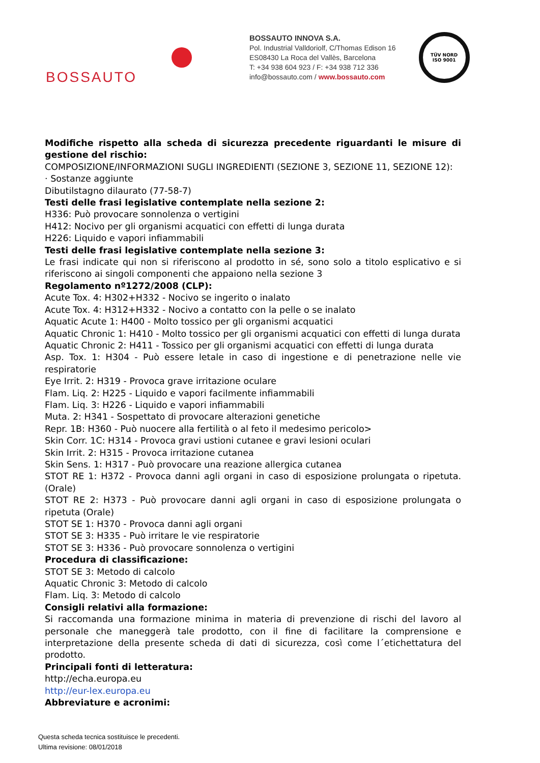BOSSAUTO
BOSSAUTO INNOVA S.A.
Pol. Industrial Valldoriolf, C/Thomas Edison 16
ES08430 La Roca del Vallès, Barcelona
T: +34 938 604 923 / F: +34 938 712 336
info@bossauto.com / www.bossauto.com
TÜV NORD
ISO 9001
Modifiche rispetto alla scheda di sicurezza precedente riguardanti le misure di gestione del rischio:
COMPOSIZIONE/INFORMAZIONI SUGLI INGREDIENTI (SEZIONE 3, SEZIONE 11, SEZIONE 12):
· Sostanze aggiunte
Dibutilstagno dilaurato (77-58-7)
Testi delle frasi legislative contemplate nella sezione 2:
H336: Può provocare sonnolenza o vertigini
H412: Nocivo per gli organismi acquatici con effetti di lunga durata
H226: Liquido e vapori infiammabili
Testi delle frasi legislative contemplate nella sezione 3:
Le frasi indicate qui non si riferiscono al prodotto in sé, sono solo a titolo esplicativo e si riferiscono ai singoli componenti che appaiono nella sezione 3
Regolamento nº1272/2008 (CLP):
Acute Tox. 4: H302+H332 - Nocivo se ingerito o inalato
Acute Tox. 4: H312+H332 - Nocivo a contatto con la pelle o se inalato
Aquatic Acute 1: H400 - Molto tossico per gli organismi acquatici
Aquatic Chronic 1: H410 - Molto tossico per gli organismi acquatici con effetti di lunga durata
Aquatic Chronic 2: H411 - Tossico per gli organismi acquatici con effetti di lunga durata
Asp. Tox. 1: H304 - Può essere letale in caso di ingestione e di penetrazione nelle vie respiratorie
Eye Irrit. 2: H319 - Provoca grave irritazione oculare
Flam. Liq. 2: H225 - Liquido e vapori facilmente infiammabili
Flam. Liq. 3: H226 - Liquido e vapori infiammabili
Muta. 2: H341 - Sospettato di provocare alterazioni genetiche
Repr. 1B: H360 - Può nuocere alla fertilità o al feto il medesimo pericolo>
Skin Corr. 1C: H314 - Provoca gravi ustioni cutanee e gravi lesioni oculari
Skin Irrit. 2: H315 - Provoca irritazione cutanea
Skin Sens. 1: H317 - Può provocare una reazione allergica cutanea
STOT RE 1: H372 - Provoca danni agli organi in caso di esposizione prolungata o ripetuta. (Orale)
STOT RE 2: H373 - Può provocare danni agli organi in caso di esposizione prolungata o ripetuta (Orale)
STOT SE 1: H370 - Provoca danni agli organi
STOT SE 3: H335 - Può irritare le vie respiratorie
STOT SE 3: H336 - Può provocare sonnolenza o vertigini
Procedura di classificazione:
STOT SE 3: Metodo di calcolo
Aquatic Chronic 3: Metodo di calcolo
Flam. Liq. 3: Metodo di calcolo
Consigli relativi alla formazione:
Si raccomanda una formazione minima in materia di prevenzione di rischi del lavoro al personale che maneggerà tale prodotto, con il fine di facilitare la comprensione e interpretazione della presente scheda di dati di sicurezza, così come l´etichettatura del prodotto.
Principali fonti di letteratura:
http://echa.europa.eu
http://eur-lex.europa.eu
Abbreviature e acronimi:
Questa scheda tecnica sostituisce le precedenti.
Ultima revisione: 08/01/2018